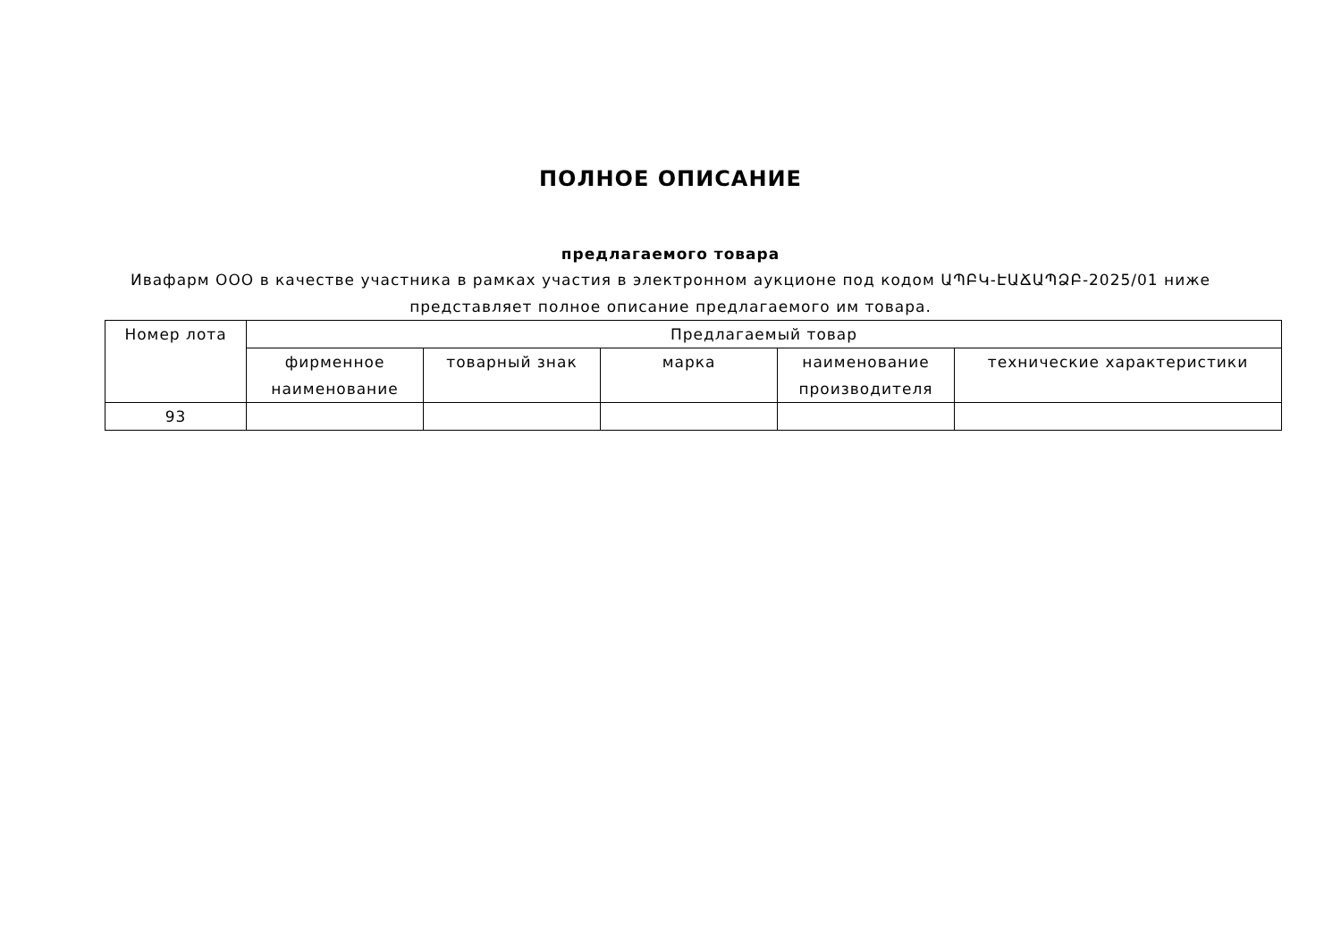ПОЛНОЕ ОПИСАНИЕ
предлагаемого товара
Ивафарм ООО в качестве участника в рамках участия в электронном аукционе под кодом ԱՊԲԿ-ԷԱՃԱՊՁԲ-2025/01 ниже
представляет полное описание предлагаемого им товара.
| Номер лота | Предлагаемый товар | | | | |
| --- | --- | --- | --- | --- | --- |
| | фирменное наименование | товарный знак | марка | наименование производителя | технические характеристики |
| 93 | | | | | |